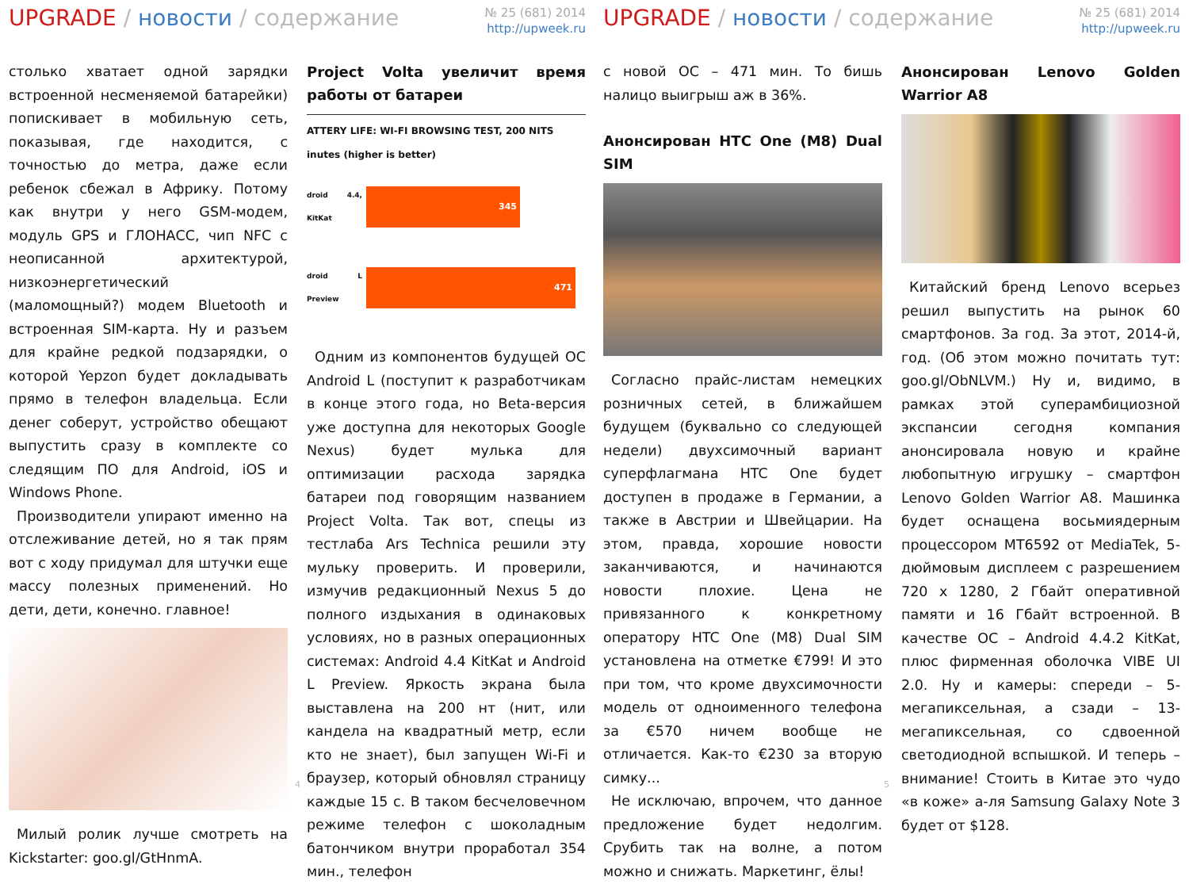UPGRADE / новости / содержание
№ 25 (681) 2014
http://upweek.ru
столько хватает одной зарядки встроенной несменяемой батарейки) попискивает в мобильную сеть, показывая, где находится, с точностью до метра, даже если ребенок сбежал в Африку. Потому как внутри у него GSM-модем, модуль GPS и ГЛОНАСС, чип NFC с неописанной архитектурой, низкоэнергетический (маломощный?) модем Bluetooth и встроенная SIM-карта. Ну и разъем для крайне редкой подзарядки, о которой Yepzon будет докладывать прямо в телефон владельца. Если денег соберут, устройство обещают выпустить сразу в комплекте со следящим ПО для Android, iOS и Windows Phone.
Производители упирают именно на отслеживание детей, но я так прям вот с ходу придумал для штучки еще массу полезных применений. Но дети, дети, конечно. главное!
Милый ролик лучше смотреть на Kickstarter: goo.gl/GtHnmA.
Project Volta увеличит время работы от батареи
ATTERY LIFE: WI-FI BROWSING TEST, 200 NITS
inutes (higher is better)
droid 4.4, KitKat
345
droid L Preview
471
Одним из компонентов будущей ОС Android L (поступит к разработчикам в конце этого года, но Beta-версия уже доступна для некоторых Google Nexus) будет мулька для оптимизации расхода зарядка батареи под говорящим названием Project Volta. Так вот, спецы из тестлаба Ars Technica решили эту мульку проверить. И проверили, измучив редакционный Nexus 5 до полного издыхания в одинаковых условиях, но в разных операционных системах: Android 4.4 KitKat и Android L Preview. Яркость экрана была выставлена на 200 нт (нит, или кандела на квадратный метр, если кто не знает), был запущен Wi-Fi и браузер, который обновлял страницу каждые 15 с. В таком бесчеловечном режиме телефон с шоколадным батончиком внутри проработал 354 мин., телефон
4
UPGRADE / новости / содержание
№ 25 (681) 2014
http://upweek.ru
с новой ОС – 471 мин. То бишь налицо выигрыш аж в 36%.
Анонсирован HTC One (M8) Dual SIM
Согласно прайс-листам немецких розничных сетей, в ближайшем будущем (буквально со следующей недели) двухсимочный вариант суперфлагмана HTC One будет доступен в продаже в Германии, а также в Австрии и Швейцарии. На этом, правда, хорошие новости заканчиваются, и начинаются новости плохие. Цена не привязанного к конкретному оператору HTC One (M8) Dual SIM установлена на отметке €799! И это при том, что кроме двухсимочности модель от одноименного телефона за €570 ничем вообще не отличается. Как-то €230 за вторую симку...
Не исключаю, впрочем, что данное предложение будет недолгим. Срубить так на волне, а потом можно и снижать. Маркетинг, ёлы!
Анонсирован Lenovo Golden Warrior A8
Китайский бренд Lenovo всерьез решил выпустить на рынок 60 смартфонов. За год. За этот, 2014-й, год. (Об этом можно почитать тут: goo.gl/ObNLVM.) Ну и, видимо, в рамках этой суперамбициозной экспансии сегодня компания анонсировала новую и крайне любопытную игрушку – смартфон Lenovo Golden Warrior A8. Машинка будет оснащена восьмиядерным процессором MT6592 от MediaTek, 5-дюймовым дисплеем с разрешением 720 х 1280, 2 Гбайт оперативной памяти и 16 Гбайт встроенной. В качестве ОС – Android 4.4.2 KitKat, плюс фирменная оболочка VIBE UI 2.0. Ну и камеры: спереди – 5-мегапиксельная, а сзади – 13-мегапиксельная, со сдвоенной светодиодной вспышкой. И теперь – внимание! Стоить в Китае это чудо «в коже» а-ля Samsung Galaxy Note 3 будет от $128.
5